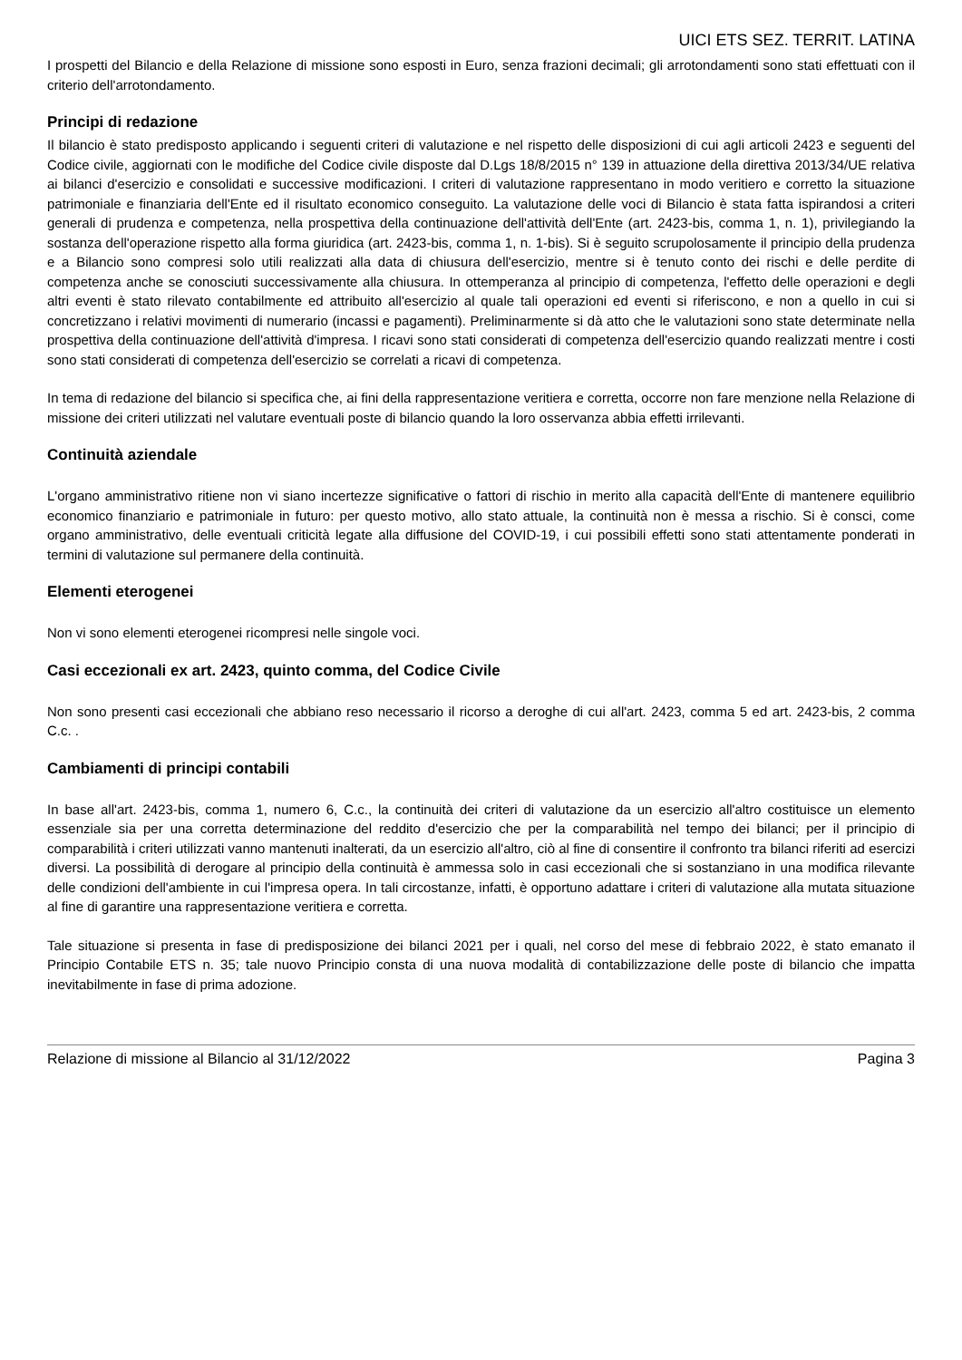UICI ETS SEZ. TERRIT. LATINA
I prospetti del Bilancio e della Relazione di missione sono esposti in Euro, senza frazioni decimali; gli arrotondamenti sono stati effettuati con il criterio dell'arrotondamento.
Principi di redazione
Il bilancio è stato predisposto applicando i seguenti criteri di valutazione e nel rispetto delle disposizioni di cui agli articoli 2423 e seguenti del Codice civile, aggiornati con le modifiche del Codice civile disposte dal D.Lgs 18/8/2015 n° 139 in attuazione della direttiva 2013/34/UE relativa ai bilanci d'esercizio e consolidati e successive modificazioni. I criteri di valutazione rappresentano in modo veritiero e corretto la situazione patrimoniale e finanziaria dell'Ente ed il risultato economico conseguito. La valutazione delle voci di Bilancio è stata fatta ispirandosi a criteri generali di prudenza e competenza, nella prospettiva della continuazione dell'attività dell'Ente (art. 2423-bis, comma 1, n. 1), privilegiando la sostanza dell'operazione rispetto alla forma giuridica (art. 2423-bis, comma 1, n. 1-bis). Si è seguito scrupolosamente il principio della prudenza e a Bilancio sono compresi solo utili realizzati alla data di chiusura dell'esercizio, mentre si è tenuto conto dei rischi e delle perdite di competenza anche se conosciuti successivamente alla chiusura. In ottemperanza al principio di competenza, l'effetto delle operazioni e degli altri eventi è stato rilevato contabilmente ed attribuito all'esercizio al quale tali operazioni ed eventi si riferiscono, e non a quello in cui si concretizzano i relativi movimenti di numerario (incassi e pagamenti). Preliminarmente si dà atto che le valutazioni sono state determinate nella prospettiva della continuazione dell'attività d'impresa. I ricavi sono stati considerati di competenza dell'esercizio quando realizzati mentre i costi sono stati considerati di competenza dell'esercizio se correlati a ricavi di competenza.
In tema di redazione del bilancio si specifica che, ai fini della rappresentazione veritiera e corretta, occorre non fare menzione nella Relazione di missione dei criteri utilizzati nel valutare eventuali poste di bilancio quando la loro osservanza abbia effetti irrilevanti.
Continuità aziendale
L'organo amministrativo ritiene non vi siano incertezze significative o fattori di rischio in merito alla capacità dell'Ente di mantenere equilibrio economico finanziario e patrimoniale in futuro: per questo motivo, allo stato attuale, la continuità non è messa a rischio. Si è consci, come organo amministrativo, delle eventuali criticità legate alla diffusione del COVID-19, i cui possibili effetti sono stati attentamente ponderati in termini di valutazione sul permanere della continuità.
Elementi eterogenei
Non vi sono elementi eterogenei ricompresi nelle singole voci.
Casi eccezionali ex art. 2423, quinto comma, del Codice Civile
Non sono presenti casi eccezionali che abbiano reso necessario il ricorso a deroghe di cui all'art. 2423, comma 5 ed art. 2423-bis, 2 comma C.c. .
Cambiamenti di principi contabili
In base all'art. 2423-bis, comma 1, numero 6, C.c., la continuità dei criteri di valutazione da un esercizio all'altro costituisce un elemento essenziale sia per una corretta determinazione del reddito d'esercizio che per la comparabilità nel tempo dei bilanci; per il principio di comparabilità i criteri utilizzati vanno mantenuti inalterati, da un esercizio all'altro, ciò al fine di consentire il confronto tra bilanci riferiti ad esercizi diversi. La possibilità di derogare al principio della continuità è ammessa solo in casi eccezionali che si sostanziano in una modifica rilevante delle condizioni dell'ambiente in cui l'impresa opera. In tali circostanze, infatti, è opportuno adattare i criteri di valutazione alla mutata situazione al fine di garantire una rappresentazione veritiera e corretta.
Tale situazione si presenta in fase di predisposizione dei bilanci 2021 per i quali, nel corso del mese di febbraio 2022, è stato emanato il Principio Contabile ETS n. 35; tale nuovo Principio consta di una nuova modalità di contabilizzazione delle poste di bilancio che impatta inevitabilmente in fase di prima adozione.
Relazione di missione al Bilancio al 31/12/2022 Pagina 3